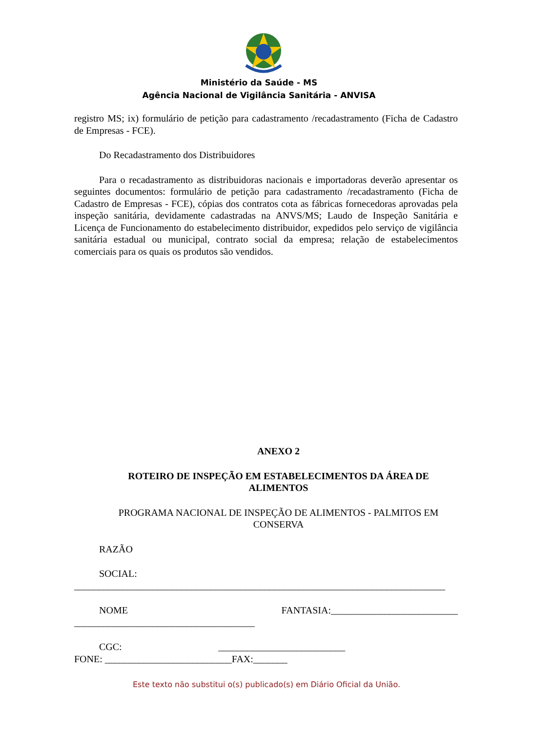Ministério da Saúde - MS
Agência Nacional de Vigilância Sanitária - ANVISA
registro MS; ix) formulário de petição para cadastramento /recadastramento (Ficha de Cadastro de Empresas - FCE).
Do Recadastramento dos Distribuidores
Para o recadastramento as distribuidoras nacionais e importadoras deverão apresentar os seguintes documentos: formulário de petição para cadastramento /recadastramento (Ficha de Cadastro de Empresas - FCE), cópias dos contratos cota as fábricas fornecedoras aprovadas pela inspeção sanitária, devidamente cadastradas na ANVS/MS; Laudo de Inspeção Sanitária e Licença de Funcionamento do estabelecimento distribuidor, expedidos pelo serviço de vigilância sanitária estadual ou municipal, contrato social da empresa; relação de estabelecimentos comerciais para os quais os produtos são vendidos.
ANEXO 2
ROTEIRO DE INSPEÇÃO EM ESTABELECIMENTOS DA ÁREA DE ALIMENTOS
PROGRAMA NACIONAL DE INSPEÇÃO DE ALIMENTOS - PALMITOS EM CONSERVA
RAZÃO
SOCIAL: ____________________________________________________________________________
NOME FANTASIA:__________________________ _____________________________________
CGC: __________________________ FONE: __________________________FAX:_______
Este texto não substitui o(s) publicado(s) em Diário Oficial da União.